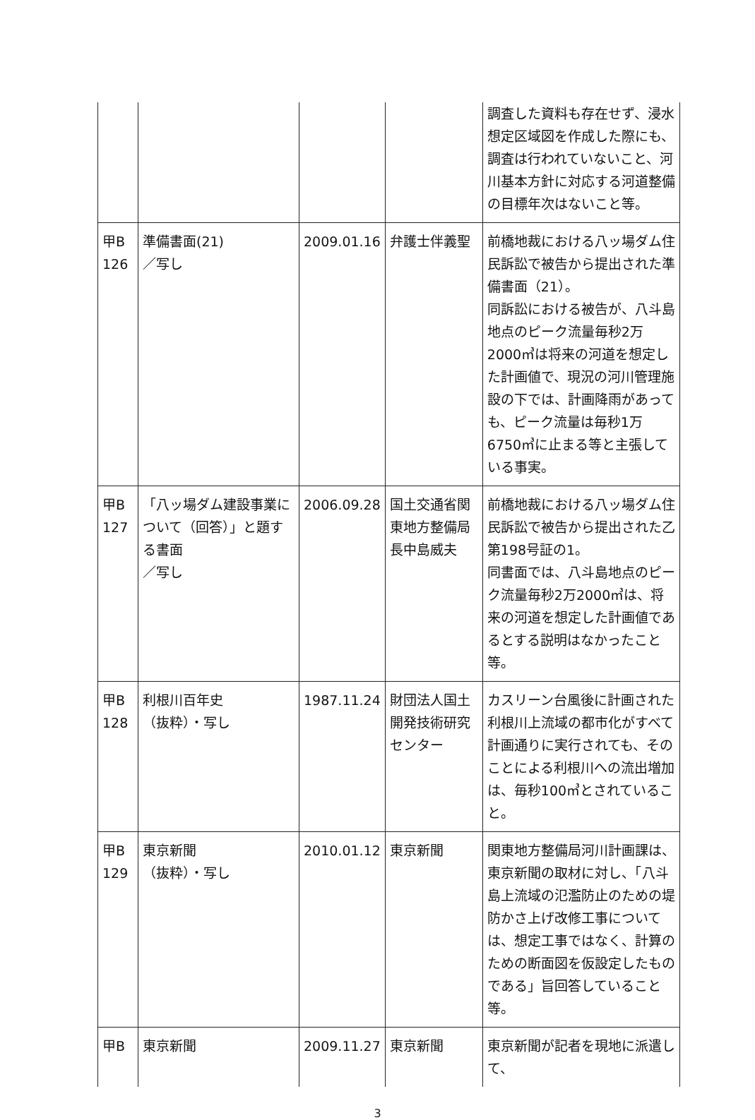| | | | | 調査した資料も存在せず、浸水想定区域図を作成した際にも、調査は行われていないこと、河川基本方針に対応する河道整備の目標年次はないこと等。 |
| 甲B 126 | 準備書面(21) ／写し | 2009.01.16 | 弁護士伴義聖 | 前橋地裁における八ッ場ダム住民訴訟で被告から提出された準備書面（21）。 同訴訟における被告が、八斗島地点のピーク流量毎秒2万2000㎥は将来の河道を想定した計画値で、現況の河川管理施設の下では、計画降雨があっても、ピーク流量は毎秒1万6750㎥に止まる等と主張している事実。 |
| 甲B 127 | 「八ッ場ダム建設事業について（回答）」と題する書面 ／写し | 2006.09.28 | 国土交通省関東地方整備局長中島威夫 | 前橋地裁における八ッ場ダム住民訴訟で被告から提出された乙第198号証の1。 同書面では、八斗島地点のピーク流量毎秒2万2000㎥は、将来の河道を想定した計画値であるとする説明はなかったこと等。 |
| 甲B 128 | 利根川百年史 （抜粋）・写し | 1987.11.24 | 財団法人国土開発技術研究センター | カスリーン台風後に計画された利根川上流域の都市化がすべて計画通りに実行されても、そのことによる利根川への流出増加は、毎秒100㎥とされていること。 |
| 甲B 129 | 東京新聞 （抜粋）・写し | 2010.01.12 | 東京新聞 | 関東地方整備局河川計画課は、東京新聞の取材に対し、「八斗島上流域の氾濫防止のための堤防かさ上げ改修工事については、想定工事ではなく、計算のための断面図を仮設定したものである」旨回答していること等。 |
| 甲B | 東京新聞 | 2009.11.27 | 東京新聞 | 東京新聞が記者を現地に派遣して、 |
3